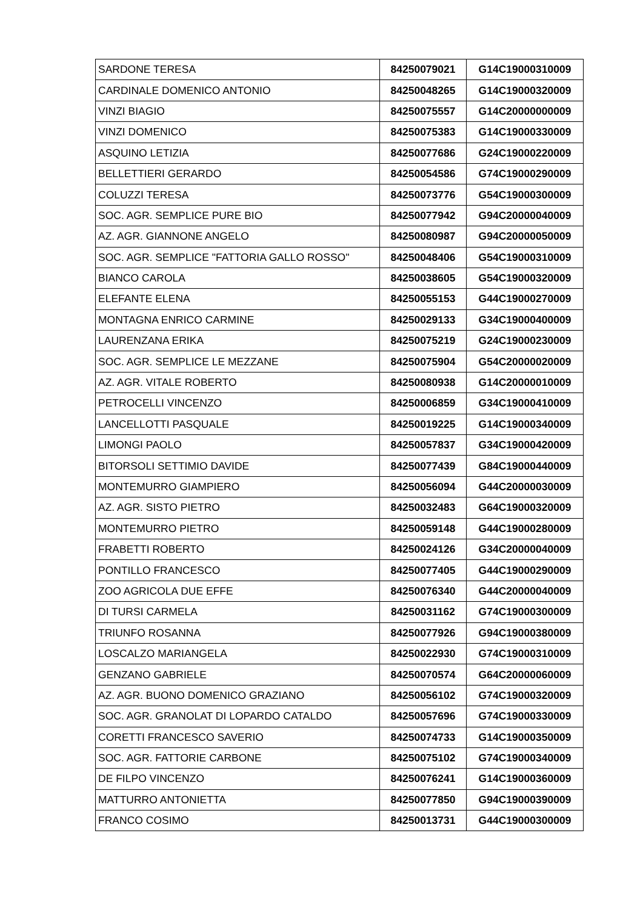| SARDONE TERESA | 84250079021 | G14C19000310009 |
| CARDINALE DOMENICO ANTONIO | 84250048265 | G14C19000320009 |
| VINZI BIAGIO | 84250075557 | G14C20000000009 |
| VINZI DOMENICO | 84250075383 | G14C19000330009 |
| ASQUINO LETIZIA | 84250077686 | G24C19000220009 |
| BELLETTIERI GERARDO | 84250054586 | G74C19000290009 |
| COLUZZI TERESA | 84250073776 | G54C19000300009 |
| SOC. AGR. SEMPLICE PURE BIO | 84250077942 | G94C20000040009 |
| AZ. AGR. GIANNONE ANGELO | 84250080987 | G94C20000050009 |
| SOC. AGR. SEMPLICE "FATTORIA GALLO ROSSO" | 84250048406 | G54C19000310009 |
| BIANCO CAROLA | 84250038605 | G54C19000320009 |
| ELEFANTE ELENA | 84250055153 | G44C19000270009 |
| MONTAGNA ENRICO CARMINE | 84250029133 | G34C19000400009 |
| LAURENZANA ERIKA | 84250075219 | G24C19000230009 |
| SOC. AGR. SEMPLICE LE MEZZANE | 84250075904 | G54C20000020009 |
| AZ. AGR. VITALE ROBERTO | 84250080938 | G14C20000010009 |
| PETROCELLI VINCENZO | 84250006859 | G34C19000410009 |
| LANCELLOTTI PASQUALE | 84250019225 | G14C19000340009 |
| LIMONGI PAOLO | 84250057837 | G34C19000420009 |
| BITORSOLI SETTIMIO DAVIDE | 84250077439 | G84C19000440009 |
| MONTEMURRO GIAMPIERO | 84250056094 | G44C20000030009 |
| AZ. AGR. SISTO PIETRO | 84250032483 | G64C19000320009 |
| MONTEMURRO PIETRO | 84250059148 | G44C19000280009 |
| FRABETTI ROBERTO | 84250024126 | G34C20000040009 |
| PONTILLO FRANCESCO | 84250077405 | G44C19000290009 |
| ZOO AGRICOLA DUE EFFE | 84250076340 | G44C20000040009 |
| DI TURSI CARMELA | 84250031162 | G74C19000300009 |
| TRIUNFO ROSANNA | 84250077926 | G94C19000380009 |
| LOSCALZO MARIANGELA | 84250022930 | G74C19000310009 |
| GENZANO GABRIELE | 84250070574 | G64C20000060009 |
| AZ. AGR. BUONO DOMENICO GRAZIANO | 84250056102 | G74C19000320009 |
| SOC. AGR. GRANOLAT DI LOPARDO CATALDO | 84250057696 | G74C19000330009 |
| CORETTI FRANCESCO SAVERIO | 84250074733 | G14C19000350009 |
| SOC. AGR. FATTORIE CARBONE | 84250075102 | G74C19000340009 |
| DE FILPO VINCENZO | 84250076241 | G14C19000360009 |
| MATTURRO ANTONIETTA | 84250077850 | G94C19000390009 |
| FRANCO COSIMO | 84250013731 | G44C19000300009 |